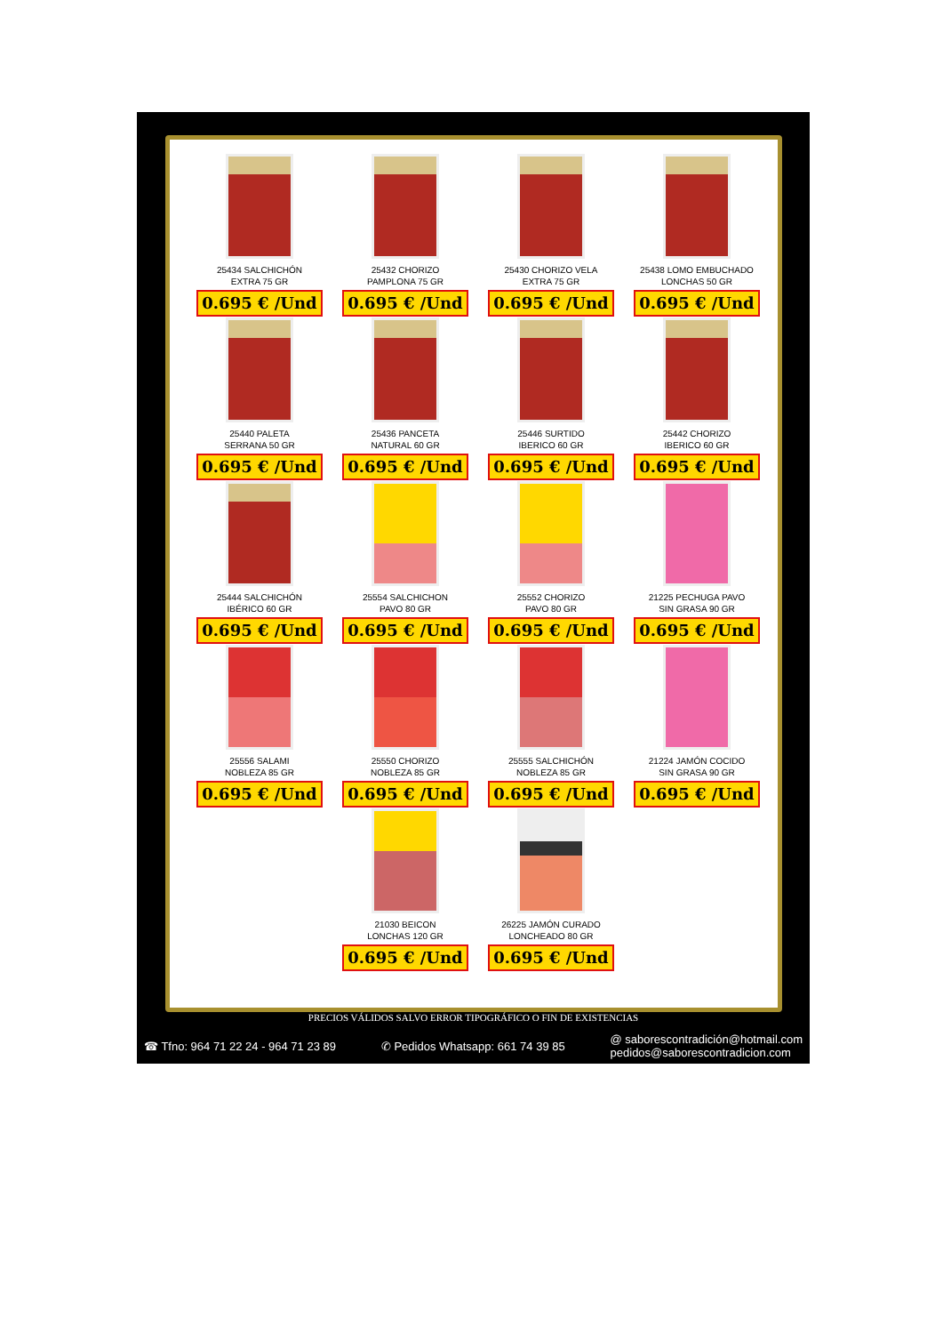25434 SALCHICHÓN
EXTRA 75 GR
0.695 € /Und
25432 CHORIZO
PAMPLONA 75 GR
0.695 € /Und
25430 CHORIZO VELA
EXTRA 75 GR
0.695 € /Und
25438 LOMO EMBUCHADO
LONCHAS 50 GR
0.695 € /Und
25440 PALETA
SERRANA 50 GR
0.695 € /Und
25436 PANCETA
NATURAL 60 GR
0.695 € /Und
25446 SURTIDO
IBERICO 60 GR
0.695 € /Und
25442 CHORIZO
IBERICO 60 GR
0.695 € /Und
25444 SALCHICHÓN
IBÉRICO 60 GR
0.695 € /Und
25554 SALCHICHON
PAVO 80 GR
0.695 € /Und
25552 CHORIZO
PAVO 80 GR
0.695 € /Und
21225 PECHUGA PAVO
SIN GRASA 90 GR
0.695 € /Und
25556 SALAMI
NOBLEZA 85 GR
0.695 € /Und
25550 CHORIZO
NOBLEZA 85 GR
0.695 € /Und
25555 SALCHICHÓN
NOBLEZA 85 GR
0.695 € /Und
21224 JAMÓN COCIDO
SIN GRASA 90 GR
0.695 € /Und
21030 BEICON
LONCHAS 120 GR
0.695 € /Und
26225 JAMÓN CURADO
LONCHEADO 80 GR
0.695 € /Und
PRECIOS VÁLIDOS SALVO ERROR TIPOGRÁFICO O FIN DE EXISTENCIAS
☎ Tfno: 964 71 22 24 - 964 71 23 89 ✆ Pedidos Whatsapp: 661 74 39 85 @ saborescontradición@hotmail.com
pedidos@saborescontradicion.com